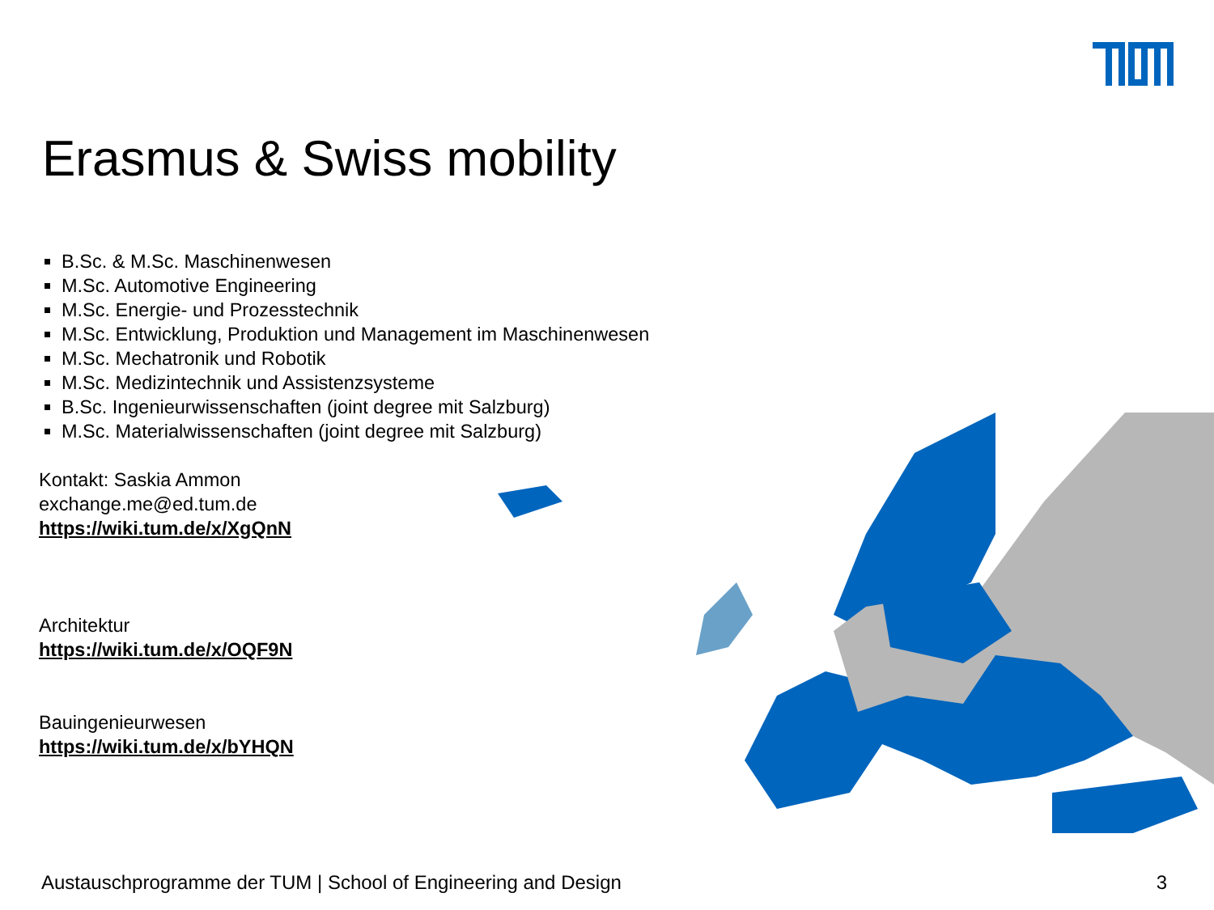Erasmus & Swiss mobility
B.Sc. & M.Sc. Maschinenwesen
M.Sc. Automotive Engineering
M.Sc. Energie- und Prozesstechnik
M.Sc. Entwicklung, Produktion und Management im Maschinenwesen
M.Sc. Mechatronik und Robotik
M.Sc. Medizintechnik und Assistenzsysteme
B.Sc. Ingenieurwissenschaften (joint degree mit Salzburg)
M.Sc. Materialwissenschaften (joint degree mit Salzburg)
Kontakt: Saskia Ammon
exchange.me@ed.tum.de
https://wiki.tum.de/x/XgQnN
Architektur
https://wiki.tum.de/x/OQF9N
Bauingenieurwesen
https://wiki.tum.de/x/bYHQN
Austauschprogramme der TUM | School of Engineering and Design
3